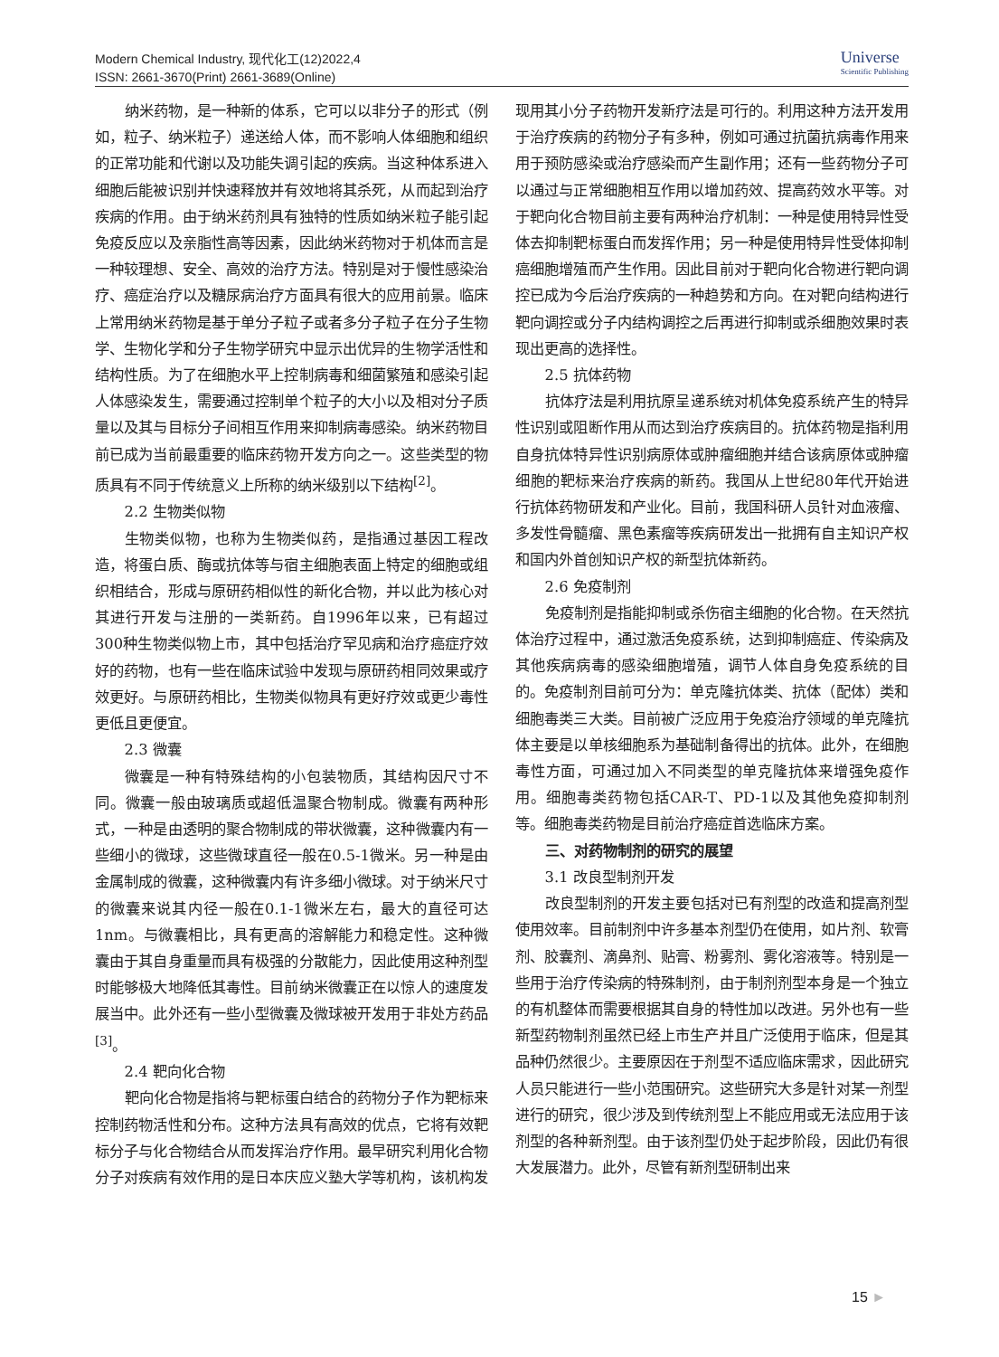Modern Chemical Industry, 现代化工(12)2022,4
ISSN: 2661-3670(Print) 2661-3689(Online)
Universe
Scientific Publishing
纳米药物，是一种新的体系，它可以以非分子的形式（例如，粒子、纳米粒子）递送给人体，而不影响人体细胞和组织的正常功能和代谢以及功能失调引起的疾病。当这种体系进入细胞后能被识别并快速释放并有效地将其杀死，从而起到治疗疾病的作用。由于纳米药剂具有独特的性质如纳米粒子能引起免疫反应以及亲脂性高等因素，因此纳米药物对于机体而言是一种较理想、安全、高效的治疗方法。特别是对于慢性感染治疗、癌症治疗以及糖尿病治疗方面具有很大的应用前景。临床上常用纳米药物是基于单分子粒子或者多分子粒子在分子生物学、生物化学和分子生物学研究中显示出优异的生物学活性和结构性质。为了在细胞水平上控制病毒和细菌繁殖和感染引起人体感染发生，需要通过控制单个粒子的大小以及相对分子质量以及其与目标分子间相互作用来抑制病毒感染。纳米药物目前已成为当前最重要的临床药物开发方向之一。这些类型的物质具有不同于传统意义上所称的纳米级别以下结构<sup>[2]</sup>。
2.2 生物类似物
生物类似物，也称为生物类似药，是指通过基因工程改造，将蛋白质、酶或抗体等与宿主细胞表面上特定的细胞或组织相结合，形成与原研药相似性的新化合物，并以此为核心对其进行开发与注册的一类新药。自1996年以来，已有超过300种生物类似物上市，其中包括治疗罕见病和治疗癌症疗效好的药物，也有一些在临床试验中发现与原研药相同效果或疗效更好。与原研药相比，生物类似物具有更好疗效或更少毒性更低且更便宜。
2.3 微囊
微囊是一种有特殊结构的小包装物质，其结构因尺寸不同。微囊一般由玻璃质或超低温聚合物制成。微囊有两种形式，一种是由透明的聚合物制成的带状微囊，这种微囊内有一些细小的微球，这些微球直径一般在0.5-1微米。另一种是由金属制成的微囊，这种微囊内有许多细小微球。对于纳米尺寸的微囊来说其内径一般在0.1-1微米左右，最大的直径可达1nm。与微囊相比，具有更高的溶解能力和稳定性。这种微囊由于其自身重量而具有极强的分散能力，因此使用这种剂型时能够极大地降低其毒性。目前纳米微囊正在以惊人的速度发展当中。此外还有一些小型微囊及微球被开发用于非处方药品<sup>[3]</sup>。
2.4 靶向化合物
靶向化合物是指将与靶标蛋白结合的药物分子作为靶标来控制药物活性和分布。这种方法具有高效的优点，它将有效靶标分子与化合物结合从而发挥治疗作用。最早研究利用化合物分子对疾病有效作用的是日本庆应义塾大学等机构，该机构发现用其小分子药物开发新疗法是可行的。利用这种方法开发用于治疗疾病的药物分子有多种，例如可通过抗菌抗病毒作用来用于预防感染或治疗感染而产生副作用；还有一些药物分子可以通过与正常细胞相互作用以增加药效、提高药效水平等。对于靶向化合物目前主要有两种治疗机制：一种是使用特异性受体去抑制靶标蛋白而发挥作用；另一种是使用特异性受体抑制癌细胞增殖而产生作用。因此目前对于靶向化合物进行靶向调控已成为今后治疗疾病的一种趋势和方向。在对靶向结构进行靶向调控或分子内结构调控之后再进行抑制或杀细胞效果时表现出更高的选择性。
2.5 抗体药物
抗体疗法是利用抗原呈递系统对机体免疫系统产生的特异性识别或阻断作用从而达到治疗疾病目的。抗体药物是指利用自身抗体特异性识别病原体或肿瘤细胞并结合该病原体或肿瘤细胞的靶标来治疗疾病的新药。我国从上世纪80年代开始进行抗体药物研发和产业化。目前，我国科研人员针对血液瘤、多发性骨髓瘤、黑色素瘤等疾病研发出一批拥有自主知识产权和国内外首创知识产权的新型抗体新药。
2.6 免疫制剂
免疫制剂是指能抑制或杀伤宿主细胞的化合物。在天然抗体治疗过程中，通过激活免疫系统，达到抑制癌症、传染病及其他疾病病毒的感染细胞增殖，调节人体自身免疫系统的目的。免疫制剂目前可分为：单克隆抗体类、抗体（配体）类和细胞毒类三大类。目前被广泛应用于免疫治疗领域的单克隆抗体主要是以单核细胞系为基础制备得出的抗体。此外，在细胞毒性方面，可通过加入不同类型的单克隆抗体来增强免疫作用。细胞毒类药物包括CAR-T、PD-1以及其他免疫抑制剂等。细胞毒类药物是目前治疗癌症首选临床方案。
三、对药物制剂的研究的展望
3.1 改良型制剂开发
改良型制剂的开发主要包括对已有剂型的改造和提高剂型使用效率。目前制剂中许多基本剂型仍在使用，如片剂、软膏剂、胶囊剂、滴鼻剂、贴膏、粉雾剂、雾化溶液等。特别是一些用于治疗传染病的特殊制剂，由于制剂剂型本身是一个独立的有机整体而需要根据其自身的特性加以改进。另外也有一些新型药物制剂虽然已经上市生产并且广泛使用于临床，但是其品种仍然很少。主要原因在于剂型不适应临床需求，因此研究人员只能进行一些小范围研究。这些研究大多是针对某一剂型进行的研究，很少涉及到传统剂型上不能应用或无法应用于该剂型的各种新剂型。由于该剂型仍处于起步阶段，因此仍有很大发展潜力。此外，尽管有新剂型研制出来
15 ►